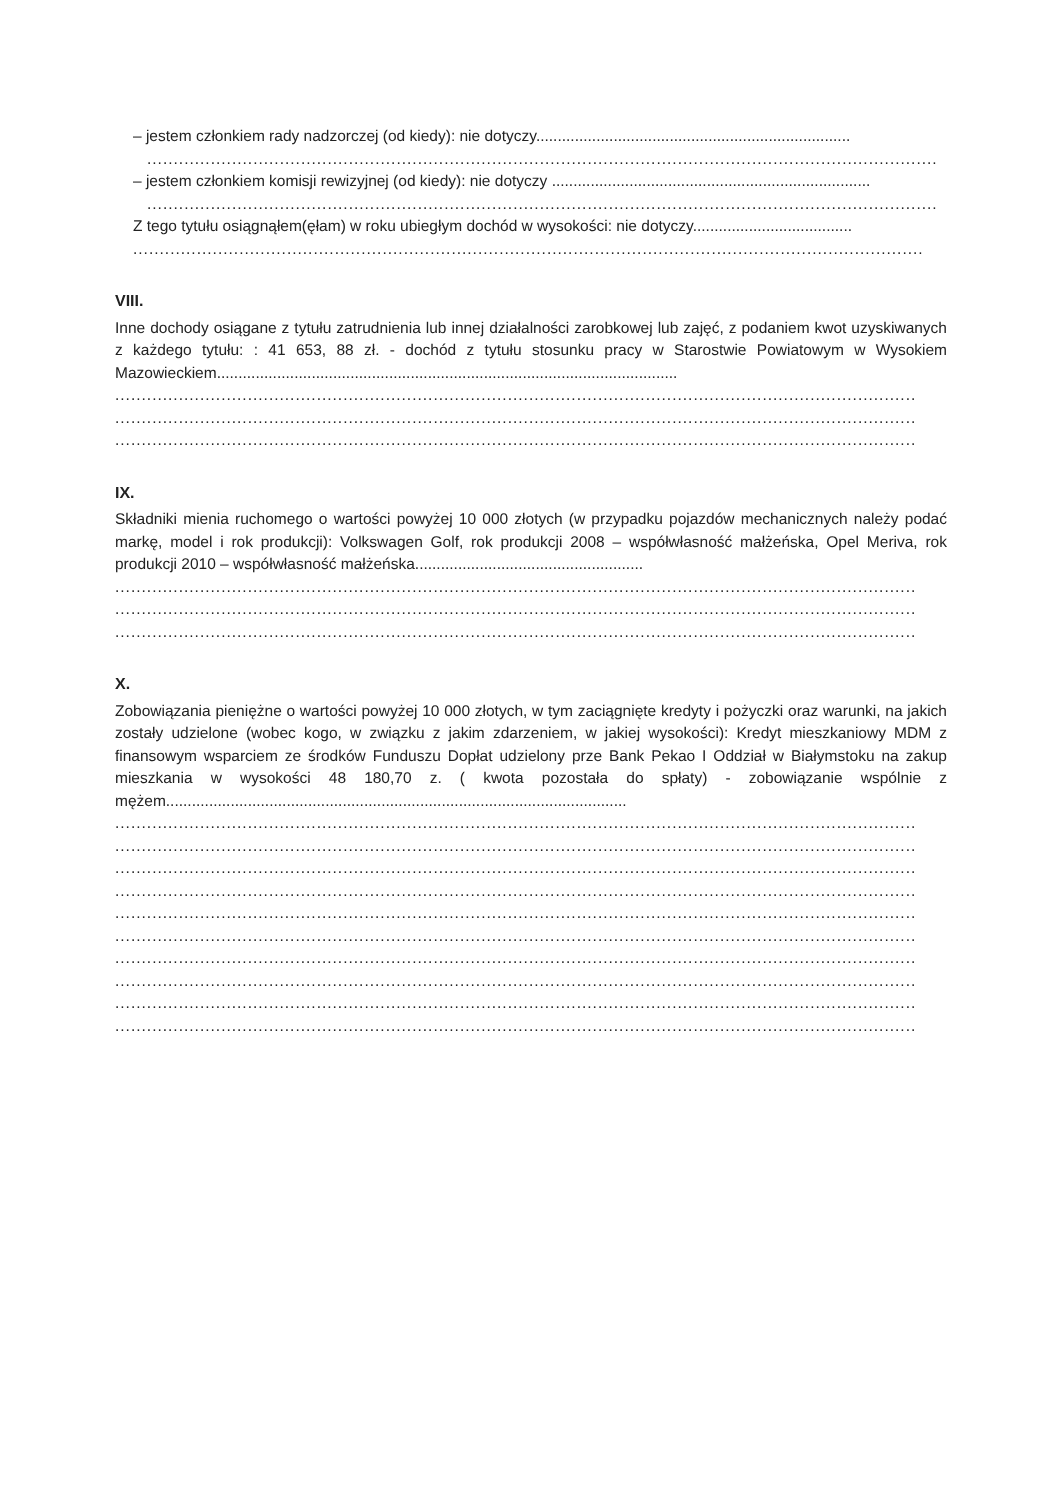– jestem członkiem rady nadzorczej (od kiedy): nie dotyczy.........................................................................
.....................................................................................................................................................
– jestem członkiem komisji rewizyjnej (od kiedy): nie dotyczy ..........................................................................
.....................................................................................................................................................
Z tego tytułu osiągnąłem(ęłam) w roku ubiegłym dochód w wysokości: nie dotyczy.....................................
.....................................................................................................................................................
VIII.
Inne dochody osiągane z tytułu zatrudnienia lub innej działalności zarobkowej lub zajęć, z podaniem kwot uzyskiwanych z każdego tytułu: : 41 653, 88 zł. - dochód z tytułu stosunku pracy w Starostwie Powiatowym w Wysokiem Mazowieckiem...........................................................................................................
.......................................................................................................................................................
.......................................................................................................................................................
.......................................................................................................................................................
IX.
Składniki mienia ruchomego o wartości powyżej 10 000 złotych (w przypadku pojazdów mechanicznych należy podać markę, model i rok produkcji): Volkswagen Golf, rok produkcji 2008 – współwłasność małżeńska, Opel Meriva, rok produkcji 2010 – współwłasność małżeńska.....................................................
.......................................................................................................................................................
.......................................................................................................................................................
.......................................................................................................................................................
X.
Zobowiązania pieniężne o wartości powyżej 10 000 złotych, w tym zaciągnięte kredyty i pożyczki oraz warunki, na jakich zostały udzielone (wobec kogo, w związku z jakim zdarzeniem, w jakiej wysokości): Kredyt mieszkaniowy MDM z finansowym wsparciem ze środków Funduszu Dopłat udzielony prze Bank Pekao I Oddział w Białymstoku na zakup mieszkania w wysokości 48 180,70 z. ( kwota pozostała do spłaty) - zobowiązanie wspólnie z mężem...........................................................................................................
.......................................................................................................................................................
.......................................................................................................................................................
.......................................................................................................................................................
.......................................................................................................................................................
.......................................................................................................................................................
.......................................................................................................................................................
.......................................................................................................................................................
.......................................................................................................................................................
.......................................................................................................................................................
.......................................................................................................................................................